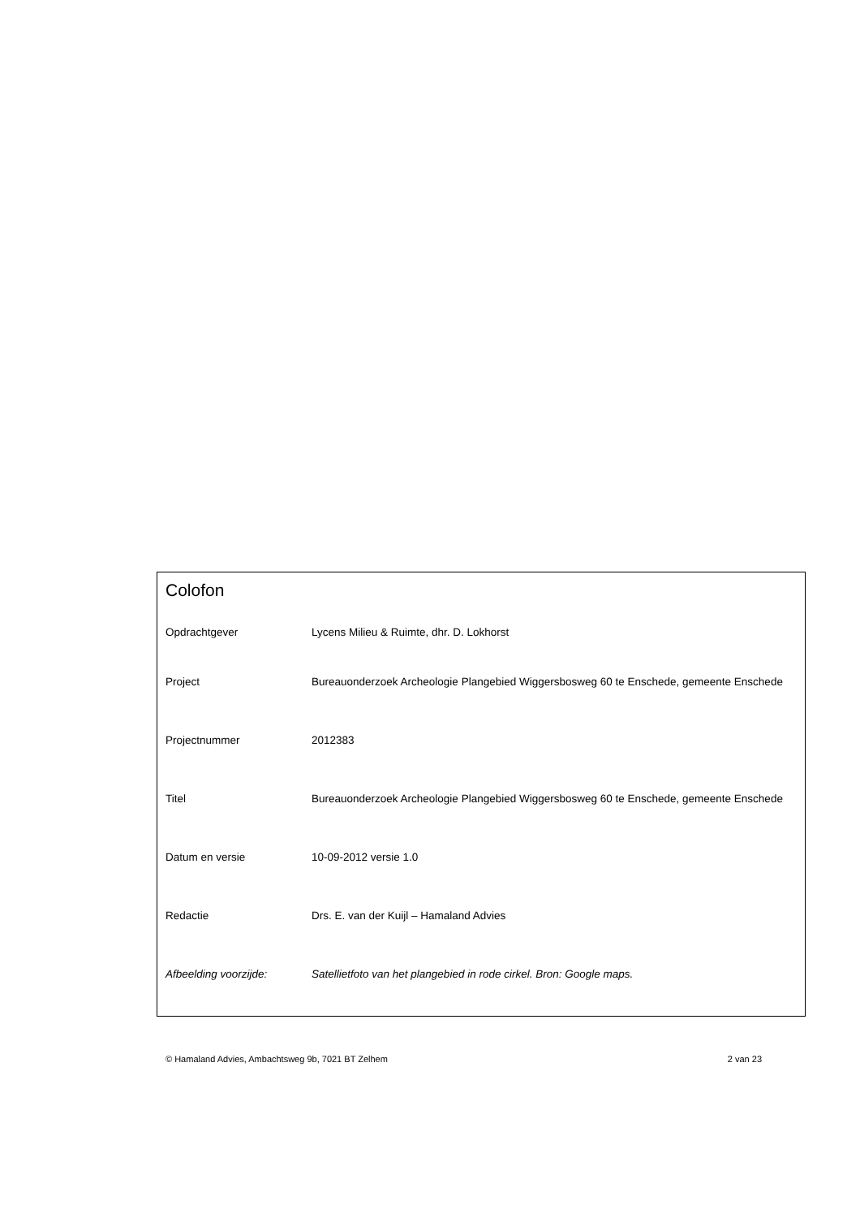Colofon
| Opdrachtgever | Lycens Milieu & Ruimte, dhr. D. Lokhorst |
| Project | Bureauonderzoek Archeologie Plangebied Wiggersbosweg 60 te Enschede, gemeente Enschede |
| Projectnummer | 2012383 |
| Titel | Bureauonderzoek Archeologie Plangebied Wiggersbosweg 60 te Enschede, gemeente Enschede |
| Datum en versie | 10-09-2012 versie 1.0 |
| Redactie | Drs. E. van der Kuijl – Hamaland Advies |
| Afbeelding voorzijde: | Satellietfoto van het plangebied in rode cirkel. Bron: Google maps. |
© Hamaland Advies, Ambachtsweg 9b, 7021 BT Zelhem 2 van 23